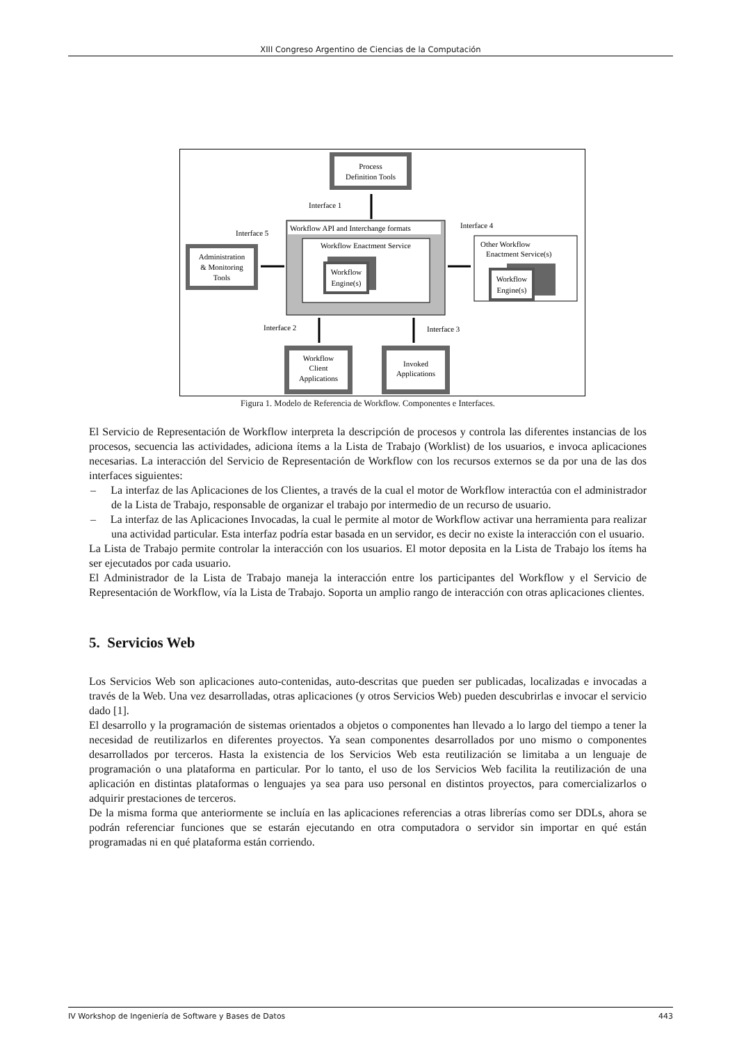XIII Congreso Argentino de Ciencias de la Computación
Process
Definition Tools
Interface 1
Workflow API and Interchange formats
Workflow Enactment Service
Workflow
Engine(s)
Interface 5
Administration
& Monitoring
Tools
Interface 4
Other Workflow
Enactment Service(s)
Workflow
Engine(s)
Interface 2
Interface 3
Workflow
Client
Applications
Invoked
Applications
Figura 1. Modelo de Referencia de Workflow. Componentes e Interfaces.
El Servicio de Representación de Workflow interpreta la descripción de procesos y controla las diferentes instancias de los procesos, secuencia las actividades, adiciona ítems a la Lista de Trabajo (Worklist) de los usuarios, e invoca aplicaciones necesarias. La interacción del Servicio de Representación de Workflow con los recursos externos se da por una de las dos interfaces siguientes:
– La interfaz de las Aplicaciones de los Clientes, a través de la cual el motor de Workflow interactúa con el administrador de la Lista de Trabajo, responsable de organizar el trabajo por intermedio de un recurso de usuario.
– La interfaz de las Aplicaciones Invocadas, la cual le permite al motor de Workflow activar una herramienta para realizar una actividad particular. Esta interfaz podría estar basada en un servidor, es decir no existe la interacción con el usuario.
La Lista de Trabajo permite controlar la interacción con los usuarios. El motor deposita en la Lista de Trabajo los ítems ha ser ejecutados por cada usuario.
El Administrador de la Lista de Trabajo maneja la interacción entre los participantes del Workflow y el Servicio de Representación de Workflow, vía la Lista de Trabajo. Soporta un amplio rango de interacción con otras aplicaciones clientes.
5. Servicios Web
Los Servicios Web son aplicaciones auto-contenidas, auto-descritas que pueden ser publicadas, localizadas e invocadas a través de la Web. Una vez desarrolladas, otras aplicaciones (y otros Servicios Web) pueden descubrirlas e invocar el servicio dado [1].
El desarrollo y la programación de sistemas orientados a objetos o componentes han llevado a lo largo del tiempo a tener la necesidad de reutilizarlos en diferentes proyectos. Ya sean componentes desarrollados por uno mismo o componentes desarrollados por terceros. Hasta la existencia de los Servicios Web esta reutilización se limitaba a un lenguaje de programación o una plataforma en particular. Por lo tanto, el uso de los Servicios Web facilita la reutilización de una aplicación en distintas plataformas o lenguajes ya sea para uso personal en distintos proyectos, para comercializarlos o adquirir prestaciones de terceros.
De la misma forma que anteriormente se incluía en las aplicaciones referencias a otras librerías como ser DDLs, ahora se podrán referenciar funciones que se estarán ejecutando en otra computadora o servidor sin importar en qué están programadas ni en qué plataforma están corriendo.
IV Workshop de Ingeniería de Software y Bases de Datos 443